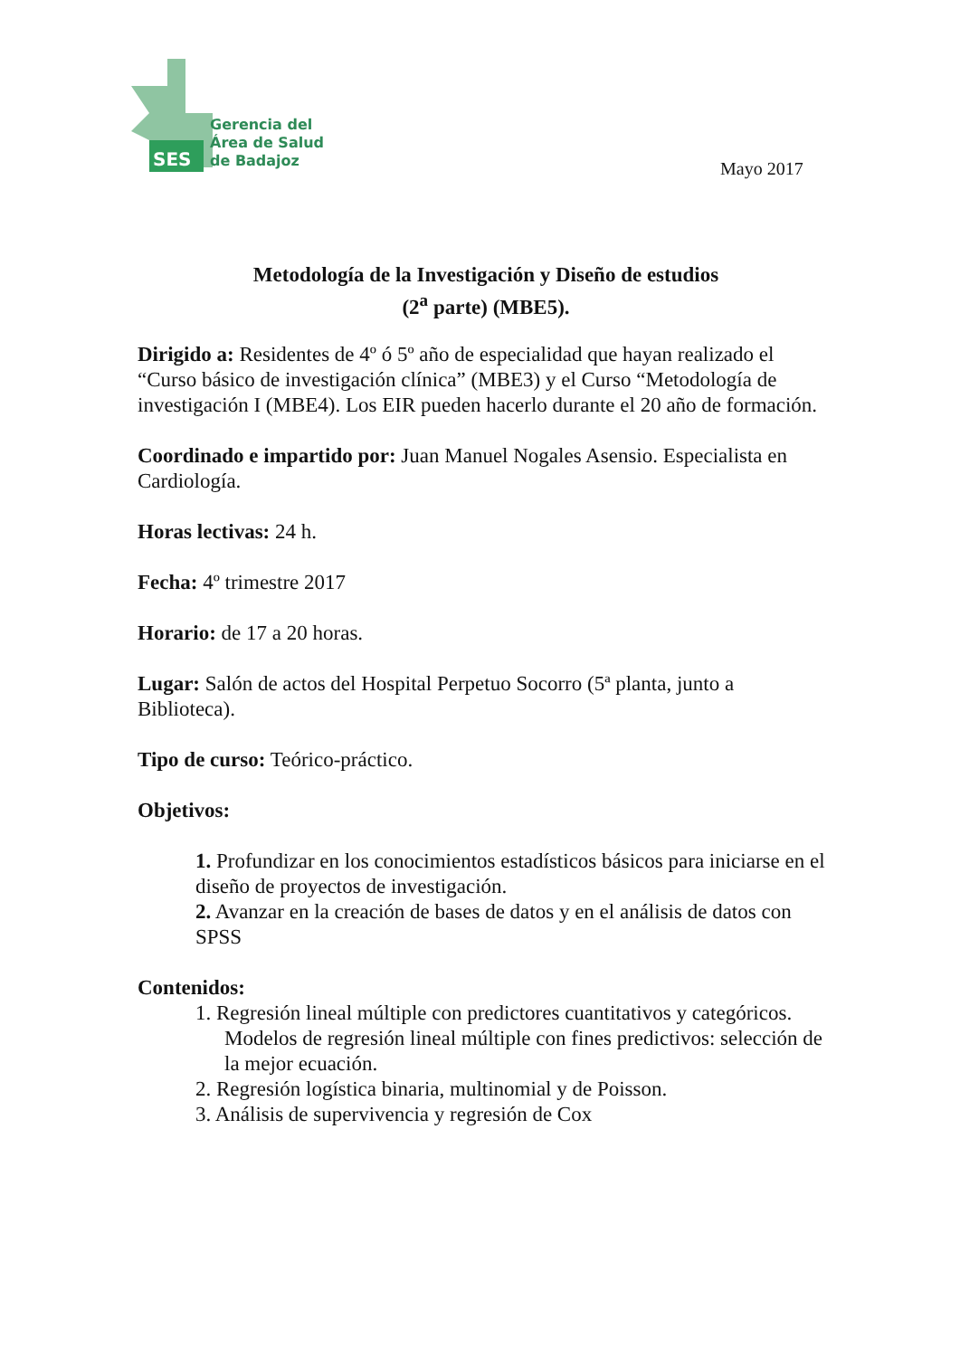SES
Gerencia del
Área de Salud
de Badajoz
Mayo 2017
Metodología de la Investigación y Diseño de estudios
(2<sup>a</sup> parte) (MBE5).
Dirigido a: Residentes de 4º ó 5º año de especialidad que hayan realizado el “Curso básico de investigación clínica” (MBE3) y el Curso “Metodología de investigación I (MBE4). Los EIR pueden hacerlo durante el 20 año de formación.
Coordinado e impartido por: Juan Manuel Nogales Asensio. Especialista en Cardiología.
Horas lectivas: 24 h.
Fecha: 4º trimestre 2017
Horario: de 17 a 20 horas.
Lugar: Salón de actos del Hospital Perpetuo Socorro (5ª planta, junto a Biblioteca).
Tipo de curso: Teórico-práctico.
Objetivos:
1. Profundizar en los conocimientos estadísticos básicos para iniciarse en el diseño de proyectos de investigación.
2. Avanzar en la creación de bases de datos y en el análisis de datos con SPSS
Contenidos:
1. Regresión lineal múltiple con predictores cuantitativos y categóricos. Modelos de regresión lineal múltiple con fines predictivos: selección de la mejor ecuación.
2. Regresión logística binaria, multinomial y de Poisson.
3. Análisis de supervivencia y regresión de Cox